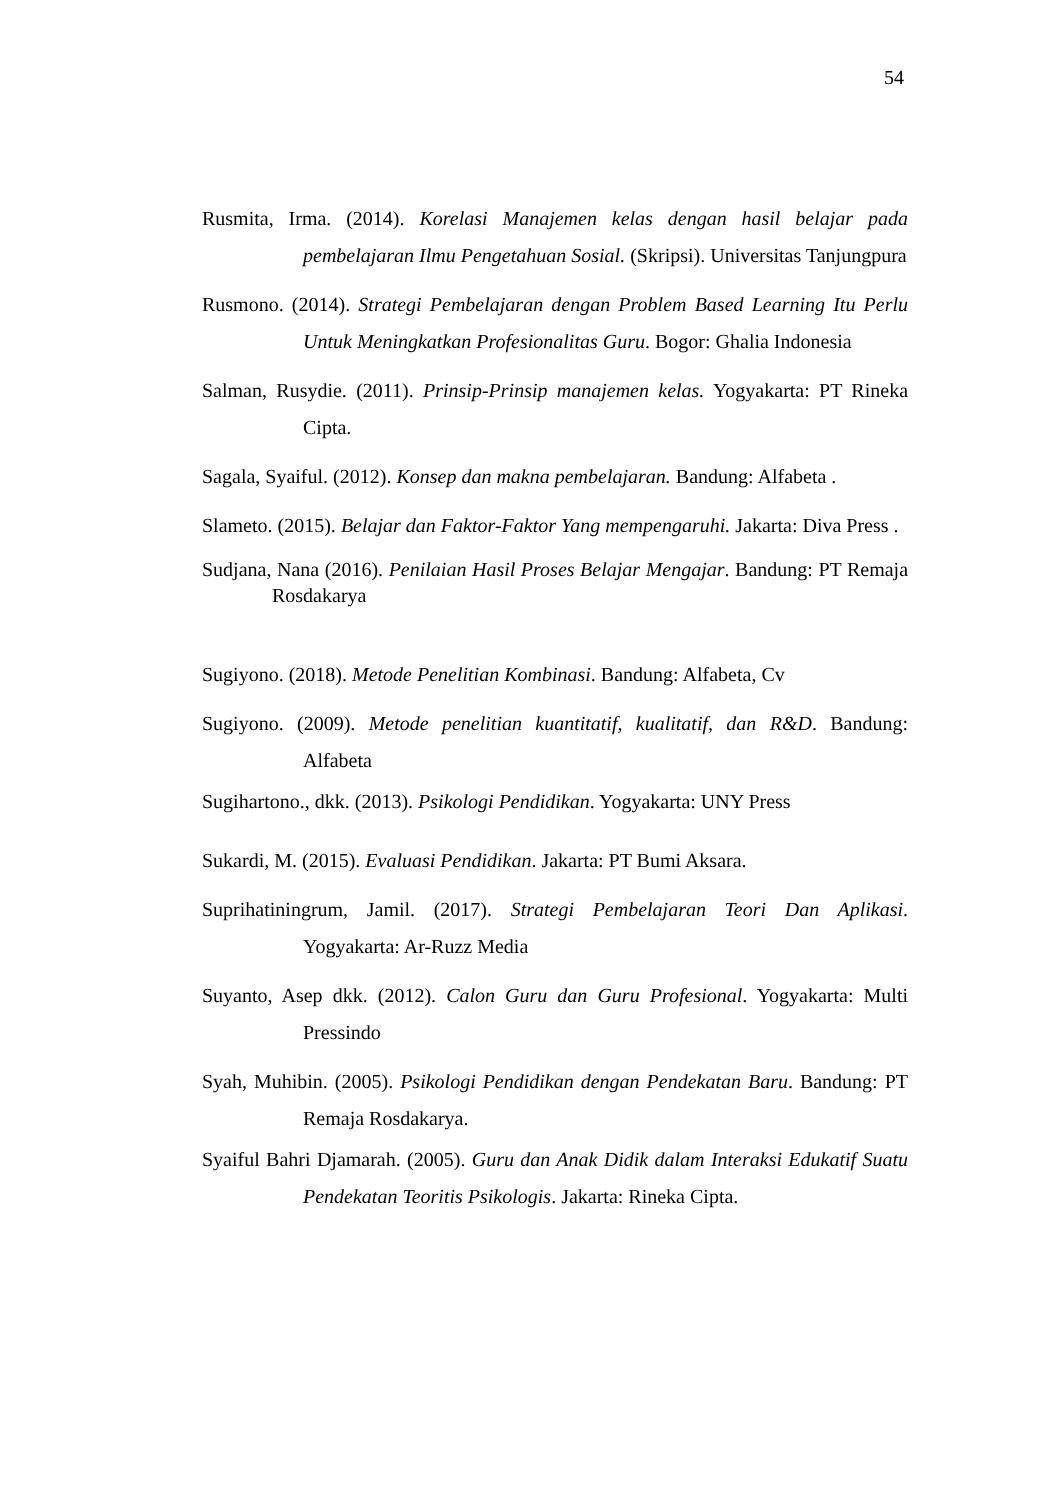54
Rusmita, Irma. (2014). Korelasi Manajemen kelas dengan hasil belajar pada pembelajaran Ilmu Pengetahuan Sosial. (Skripsi). Universitas Tanjungpura
Rusmono. (2014). Strategi Pembelajaran dengan Problem Based Learning Itu Perlu Untuk Meningkatkan Profesionalitas Guru. Bogor: Ghalia Indonesia
Salman, Rusydie. (2011). Prinsip-Prinsip manajemen kelas. Yogyakarta: PT Rineka Cipta.
Sagala, Syaiful. (2012). Konsep dan makna pembelajaran. Bandung: Alfabeta .
Slameto. (2015). Belajar dan Faktor-Faktor Yang mempengaruhi. Jakarta: Diva Press .
Sudjana, Nana (2016). Penilaian Hasil Proses Belajar Mengajar. Bandung: PT Remaja Rosdakarya
Sugiyono. (2018). Metode Penelitian Kombinasi. Bandung: Alfabeta, Cv
Sugiyono. (2009). Metode penelitian kuantitatif, kualitatif, dan R&D. Bandung: Alfabeta
Sugihartono., dkk. (2013). Psikologi Pendidikan. Yogyakarta: UNY Press
Sukardi, M. (2015). Evaluasi Pendidikan. Jakarta: PT Bumi Aksara.
Suprihatiningrum, Jamil. (2017). Strategi Pembelajaran Teori Dan Aplikasi. Yogyakarta: Ar-Ruzz Media
Suyanto, Asep dkk. (2012). Calon Guru dan Guru Profesional. Yogyakarta: Multi Pressindo
Syah, Muhibin. (2005). Psikologi Pendidikan dengan Pendekatan Baru. Bandung: PT Remaja Rosdakarya.
Syaiful Bahri Djamarah. (2005). Guru dan Anak Didik dalam Interaksi Edukatif Suatu Pendekatan Teoritis Psikologis. Jakarta: Rineka Cipta.